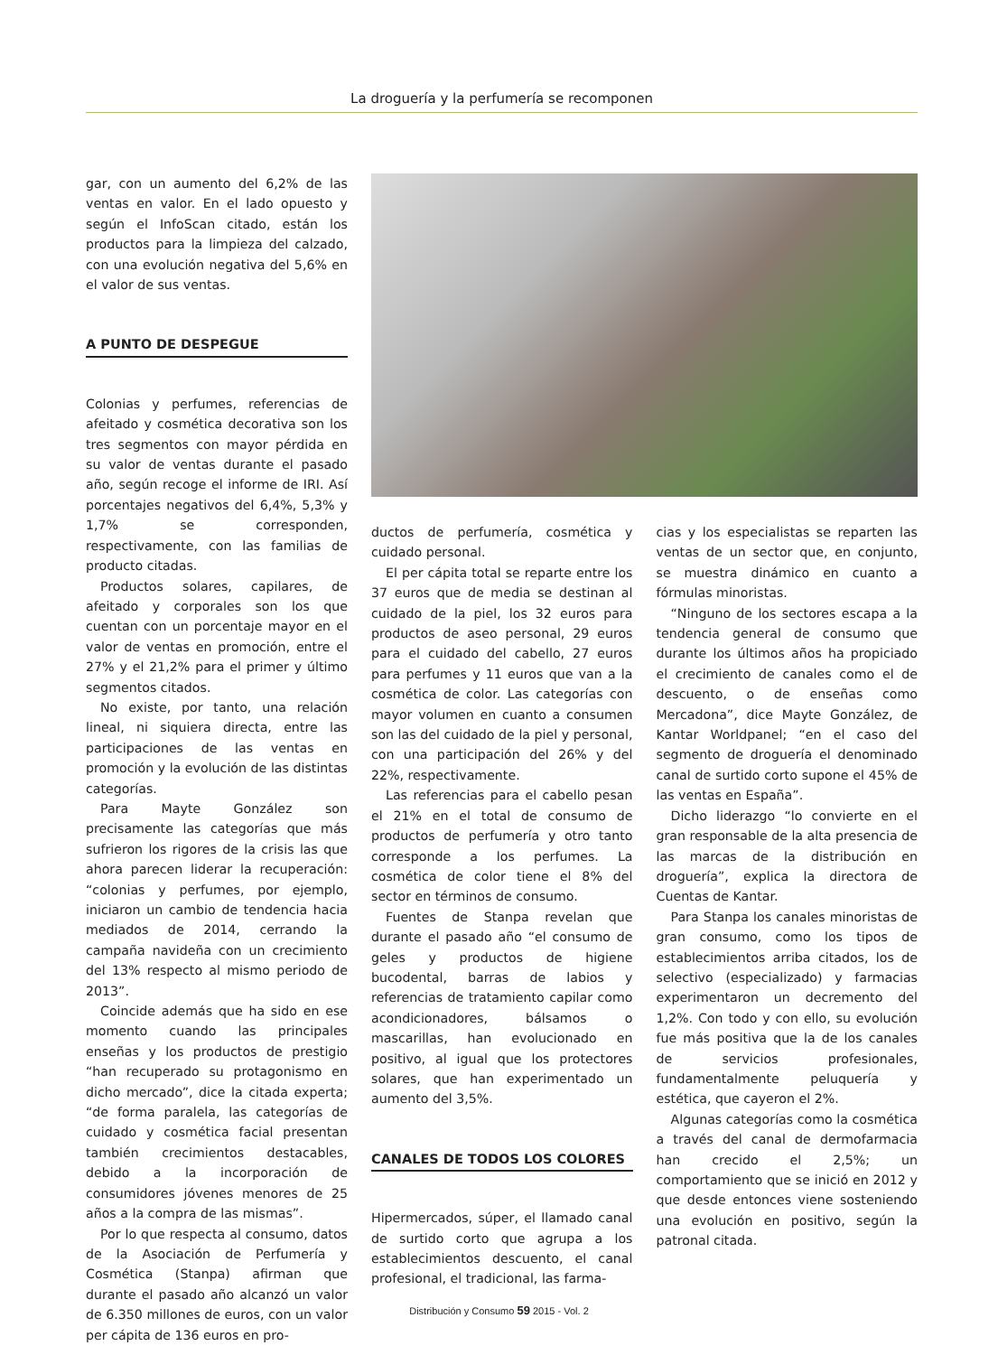La droguería y la perfumería se recomponen
gar, con un aumento del 6,2% de las ventas en valor. En el lado opuesto y según el InfoScan citado, están los productos para la limpieza del calzado, con una evolución negativa del 5,6% en el valor de sus ventas.
A PUNTO DE DESPEGUE
Colonias y perfumes, referencias de afeitado y cosmética decorativa son los tres segmentos con mayor pérdida en su valor de ventas durante el pasado año, según recoge el informe de IRI. Así porcentajes negativos del 6,4%, 5,3% y 1,7% se corresponden, respectivamente, con las familias de producto citadas.
Productos solares, capilares, de afeitado y corporales son los que cuentan con un porcentaje mayor en el valor de ventas en promoción, entre el 27% y el 21,2% para el primer y último segmentos citados.
No existe, por tanto, una relación lineal, ni siquiera directa, entre las participaciones de las ventas en promoción y la evolución de las distintas categorías.
Para Mayte González son precisamente las categorías que más sufrieron los rigores de la crisis las que ahora parecen liderar la recuperación: “colonias y perfumes, por ejemplo, iniciaron un cambio de tendencia hacia mediados de 2014, cerrando la campaña navideña con un crecimiento del 13% respecto al mismo periodo de 2013”.
Coincide además que ha sido en ese momento cuando las principales enseñas y los productos de prestigio “han recuperado su protagonismo en dicho mercado”, dice la citada experta; “de forma paralela, las categorías de cuidado y cosmética facial presentan también crecimientos destacables, debido a la incorporación de consumidores jóvenes menores de 25 años a la compra de las mismas”.
Por lo que respecta al consumo, datos de la Asociación de Perfumería y Cosmética (Stanpa) afirman que durante el pasado año alcanzó un valor de 6.350 millones de euros, con un valor per cápita de 136 euros en pro-
ductos de perfumería, cosmética y cuidado personal.
El per cápita total se reparte entre los 37 euros que de media se destinan al cuidado de la piel, los 32 euros para productos de aseo personal, 29 euros para el cuidado del cabello, 27 euros para perfumes y 11 euros que van a la cosmética de color. Las categorías con mayor volumen en cuanto a consumen son las del cuidado de la piel y personal, con una participación del 26% y del 22%, respectivamente.
Las referencias para el cabello pesan el 21% en el total de consumo de productos de perfumería y otro tanto corresponde a los perfumes. La cosmética de color tiene el 8% del sector en términos de consumo.
Fuentes de Stanpa revelan que durante el pasado año “el consumo de geles y productos de higiene bucodental, barras de labios y referencias de tratamiento capilar como acondicionadores, bálsamos o mascarillas, han evolucionado en positivo, al igual que los protectores solares, que han experimentado un aumento del 3,5%.
CANALES DE TODOS LOS COLORES
Hipermercados, súper, el llamado canal de surtido corto que agrupa a los establecimientos descuento, el canal profesional, el tradicional, las farma-
cias y los especialistas se reparten las ventas de un sector que, en conjunto, se muestra dinámico en cuanto a fórmulas minoristas.
“Ninguno de los sectores escapa a la tendencia general de consumo que durante los últimos años ha propiciado el crecimiento de canales como el de descuento, o de enseñas como Mercadona”, dice Mayte González, de Kantar Worldpanel; “en el caso del segmento de droguería el denominado canal de surtido corto supone el 45% de las ventas en España”.
Dicho liderazgo “lo convierte en el gran responsable de la alta presencia de las marcas de la distribución en droguería”, explica la directora de Cuentas de Kantar.
Para Stanpa los canales minoristas de gran consumo, como los tipos de establecimientos arriba citados, los de selectivo (especializado) y farmacias experimentaron un decremento del 1,2%. Con todo y con ello, su evolución fue más positiva que la de los canales de servicios profesionales, fundamentalmente peluquería y estética, que cayeron el 2%.
Algunas categorías como la cosmética a través del canal de dermofarmacia han crecido el 2,5%; un comportamiento que se inició en 2012 y que desde entonces viene sosteniendo una evolución en positivo, según la patronal citada.
Distribución y Consumo 59 2015 - Vol. 2